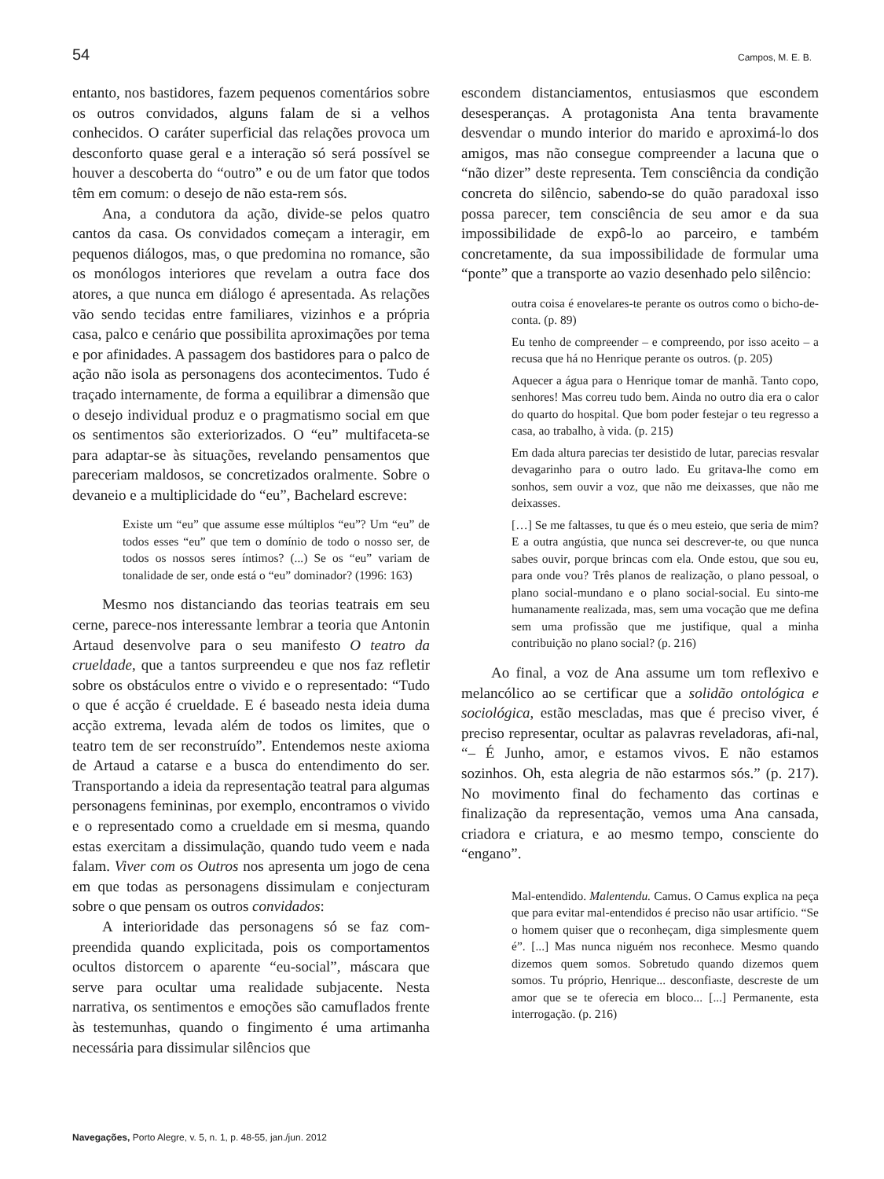54 Campos, M. E. B.
entanto, nos bastidores, fazem pequenos comentários sobre os outros convidados, alguns falam de si a velhos conhecidos. O caráter superficial das relações provoca um desconforto quase geral e a interação só será possível se houver a descoberta do “outro” e ou de um fator que todos têm em comum: o desejo de não esta-rem sós.
Ana, a condutora da ação, divide-se pelos quatro cantos da casa. Os convidados começam a interagir, em pequenos diálogos, mas, o que predomina no romance, são os monólogos interiores que revelam a outra face dos atores, a que nunca em diálogo é apresentada. As relações vão sendo tecidas entre familiares, vizinhos e a própria casa, palco e cenário que possibilita aproximações por tema e por afinidades. A passagem dos bastidores para o palco de ação não isola as personagens dos acontecimentos. Tudo é traçado internamente, de forma a equilibrar a dimensão que o desejo individual produz e o pragmatismo social em que os sentimentos são exteriorizados. O “eu” multifaceta-se para adaptar-se às situações, revelando pensamentos que pareceriam maldosos, se concretizados oralmente. Sobre o devaneio e a multiplicidade do “eu”, Bachelard escreve:
Existe um “eu” que assume esse múltiplos “eu”? Um “eu” de todos esses “eu” que tem o domínio de todo o nosso ser, de todos os nossos seres íntimos? (...) Se os “eu” variam de tonalidade de ser, onde está o “eu” dominador? (1996: 163)
Mesmo nos distanciando das teorias teatrais em seu cerne, parece-nos interessante lembrar a teoria que Antonin Artaud desenvolve para o seu manifesto O teatro da crueldade, que a tantos surpreendeu e que nos faz refletir sobre os obstáculos entre o vivido e o representado: “Tudo o que é acção é crueldade. E é baseado nesta ideia duma acção extrema, levada além de todos os limites, que o teatro tem de ser reconstruído”. Entendemos neste axioma de Artaud a catarse e a busca do entendimento do ser. Transportando a ideia da representação teatral para algumas personagens femininas, por exemplo, encontramos o vivido e o representado como a crueldade em si mesma, quando estas exercitam a dissimulação, quando tudo veem e nada falam. Viver com os Outros nos apresenta um jogo de cena em que todas as personagens dissimulam e conjecturam sobre o que pensam os outros convidados:
A interioridade das personagens só se faz com-preendida quando explicitada, pois os comportamentos ocultos distorcem o aparente “eu-social”, máscara que serve para ocultar uma realidade subjacente. Nesta narrativa, os sentimentos e emoções são camuflados frente às testemunhas, quando o fingimento é uma artimanha necessária para dissimular silêncios que
escondem distanciamentos, entusiasmos que escondem desesperanças. A protagonista Ana tenta bravamente desvendar o mundo interior do marido e aproximá-lo dos amigos, mas não consegue compreender a lacuna que o “não dizer” deste representa. Tem consciência da condição concreta do silêncio, sabendo-se do quão paradoxal isso possa parecer, tem consciência de seu amor e da sua impossibilidade de expô-lo ao parceiro, e também concretamente, da sua impossibilidade de formular uma “ponte” que a transporte ao vazio desenhado pelo silêncio:
outra coisa é enovelares-te perante os outros como o bicho-de-conta. (p. 89)
Eu tenho de compreender – e compreendo, por isso aceito – a recusa que há no Henrique perante os outros. (p. 205)
Aquecer a água para o Henrique tomar de manhã. Tanto copo, senhores! Mas correu tudo bem. Ainda no outro dia era o calor do quarto do hospital. Que bom poder festejar o teu regresso a casa, ao trabalho, à vida. (p. 215)
Em dada altura parecias ter desistido de lutar, parecias resvalar devagarinho para o outro lado. Eu gritava-lhe como em sonhos, sem ouvir a voz, que não me deixasses, que não me deixasses.
[…] Se me faltasses, tu que és o meu esteio, que seria de mim? E a outra angústia, que nunca sei descrever-te, ou que nunca sabes ouvir, porque brincas com ela. Onde estou, que sou eu, para onde vou? Três planos de realização, o plano pessoal, o plano social-mundano e o plano social-social. Eu sinto-me humanamente realizada, mas, sem uma vocação que me defina sem uma profissão que me justifique, qual a minha contribuição no plano social? (p. 216)
Ao final, a voz de Ana assume um tom reflexivo e melancólico ao se certificar que a solidão ontológica e sociológica, estão mescladas, mas que é preciso viver, é preciso representar, ocultar as palavras reveladoras, afi-nal, “– É Junho, amor, e estamos vivos. E não estamos sozinhos. Oh, esta alegria de não estarmos sós.” (p. 217). No movimento final do fechamento das cortinas e finalização da representação, vemos uma Ana cansada, criadora e criatura, e ao mesmo tempo, consciente do “engano”.
Mal-entendido. Malentendu. Camus. O Camus explica na peça que para evitar mal-entendidos é preciso não usar artifício. “Se o homem quiser que o reconheçam, diga simplesmente quem é”. [...] Mas nunca niguém nos reconhece. Mesmo quando dizemos quem somos. Sobretudo quando dizemos quem somos. Tu próprio, Henrique... desconfiaste, descreste de um amor que se te oferecia em bloco... [...] Permanente, esta interrogação. (p. 216)
Navegações, Porto Alegre, v. 5, n. 1, p. 48-55, jan./jun. 2012